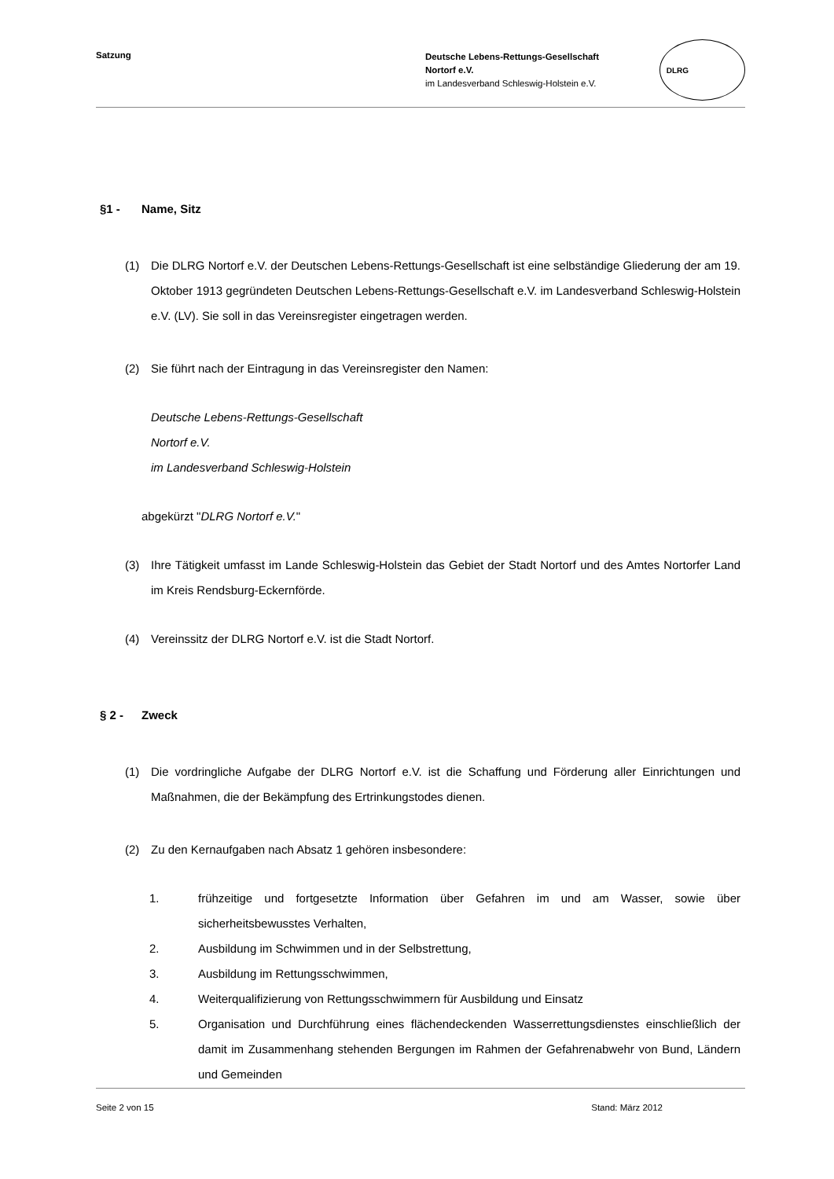Satzung
Deutsche Lebens-Rettungs-Gesellschaft
Nortorf e.V.
im Landesverband Schleswig-Holstein e.V.
DLRG
§1 - Name, Sitz
(1) Die DLRG Nortorf e.V. der Deutschen Lebens-Rettungs-Gesellschaft ist eine selbständige Gliederung der am 19. Oktober 1913 gegründeten Deutschen Lebens-Rettungs-Gesellschaft e.V. im Landesverband Schleswig-Holstein e.V. (LV). Sie soll in das Vereinsregister eingetragen werden.
(2) Sie führt nach der Eintragung in das Vereinsregister den Namen:
Deutsche Lebens-Rettungs-Gesellschaft
Nortorf e.V.
im Landesverband Schleswig-Holstein
abgekürzt "DLRG Nortorf e.V."
(3) Ihre Tätigkeit umfasst im Lande Schleswig-Holstein das Gebiet der Stadt Nortorf und des Amtes Nortorfer Land im Kreis Rendsburg-Eckernförde.
(4) Vereinssitz der DLRG Nortorf e.V. ist die Stadt Nortorf.
§ 2 - Zweck
(1) Die vordringliche Aufgabe der DLRG Nortorf e.V. ist die Schaffung und Förderung aller Einrichtungen und Maßnahmen, die der Bekämpfung des Ertrinkungstodes dienen.
(2) Zu den Kernaufgaben nach Absatz 1 gehören insbesondere:
1. frühzeitige und fortgesetzte Information über Gefahren im und am Wasser, sowie über sicherheitsbewusstes Verhalten,
2. Ausbildung im Schwimmen und in der Selbstrettung,
3. Ausbildung im Rettungsschwimmen,
4. Weiterqualifizierung von Rettungsschwimmern für Ausbildung und Einsatz
5. Organisation und Durchführung eines flächendeckenden Wasserrettungsdienstes einschließlich der damit im Zusammenhang stehenden Bergungen im Rahmen der Gefahrenabwehr von Bund, Ländern und Gemeinden
Seite 2 von 15 Stand: März 2012